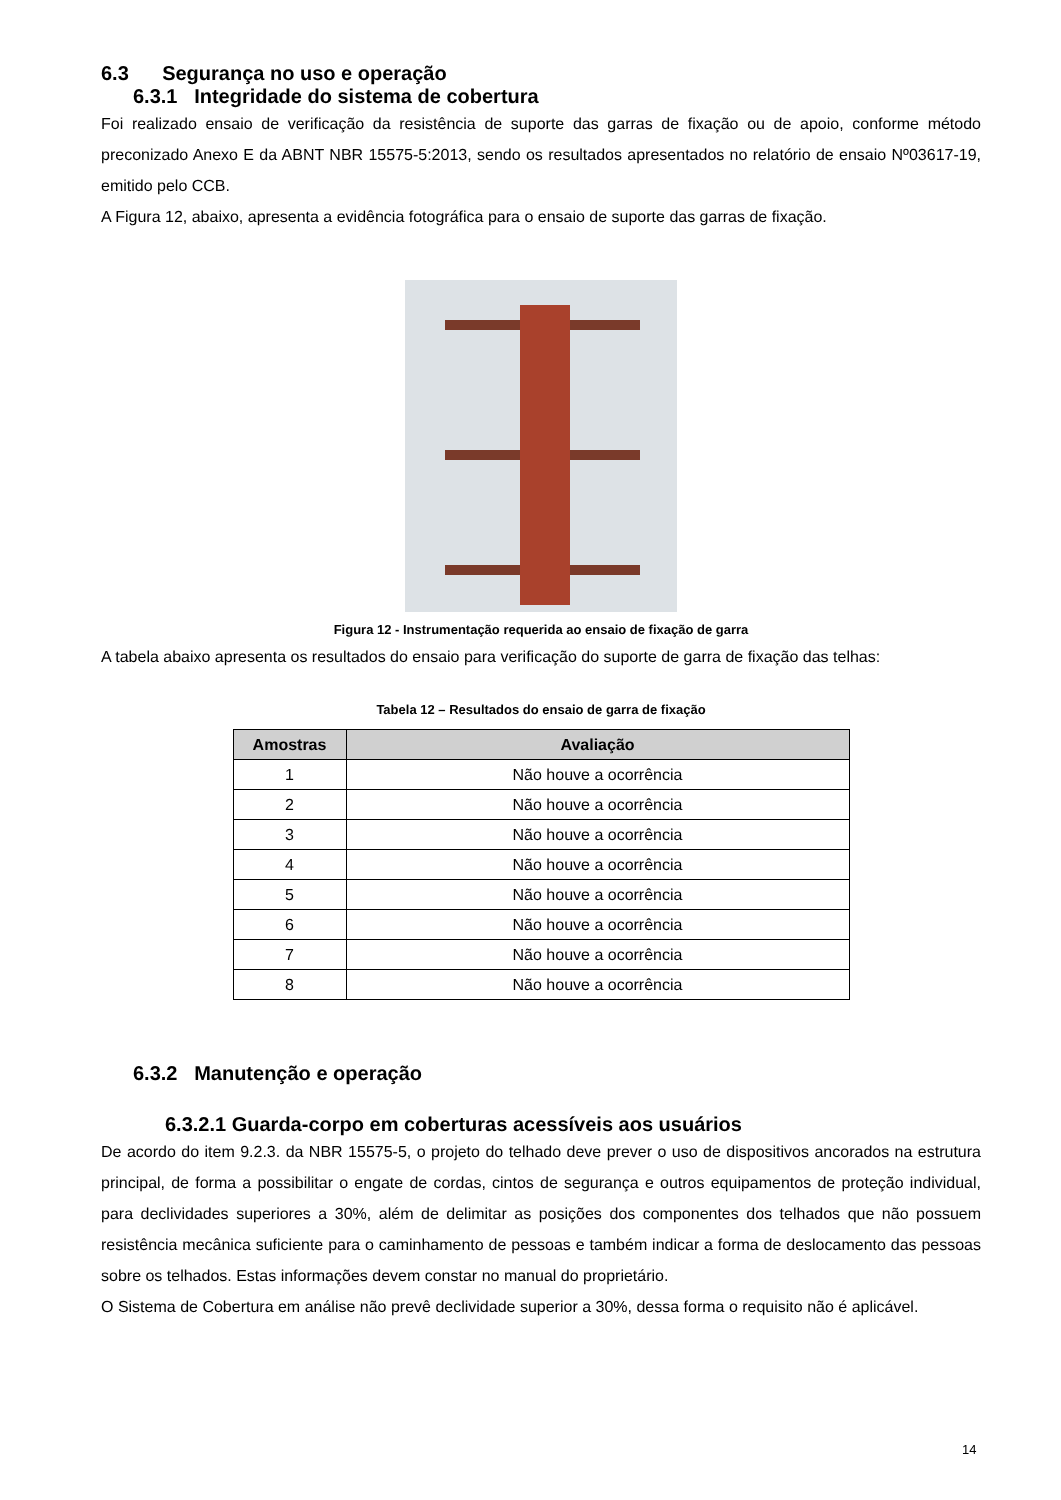6.3 Segurança no uso e operação
6.3.1 Integridade do sistema de cobertura
Foi realizado ensaio de verificação da resistência de suporte das garras de fixação ou de apoio, conforme método preconizado Anexo E da ABNT NBR 15575-5:2013, sendo os resultados apresentados no relatório de ensaio Nº03617-19, emitido pelo CCB.
A Figura 12, abaixo, apresenta a evidência fotográfica para o ensaio de suporte das garras de fixação.
Figura 12 - Instrumentação requerida ao ensaio de fixação de garra
A tabela abaixo apresenta os resultados do ensaio para verificação do suporte de garra de fixação das telhas:
Tabela 12 – Resultados do ensaio de garra de fixação
| Amostras | Avaliação |
| --- | --- |
| 1 | Não houve a ocorrência |
| 2 | Não houve a ocorrência |
| 3 | Não houve a ocorrência |
| 4 | Não houve a ocorrência |
| 5 | Não houve a ocorrência |
| 6 | Não houve a ocorrência |
| 7 | Não houve a ocorrência |
| 8 | Não houve a ocorrência |
6.3.2 Manutenção e operação
6.3.2.1 Guarda-corpo em coberturas acessíveis aos usuários
De acordo do item 9.2.3. da NBR 15575-5, o projeto do telhado deve prever o uso de dispositivos ancorados na estrutura principal, de forma a possibilitar o engate de cordas, cintos de segurança e outros equipamentos de proteção individual, para declividades superiores a 30%, além de delimitar as posições dos componentes dos telhados que não possuem resistência mecânica suficiente para o caminhamento de pessoas e também indicar a forma de deslocamento das pessoas sobre os telhados. Estas informações devem constar no manual do proprietário.
O Sistema de Cobertura em análise não prevê declividade superior a 30%, dessa forma o requisito não é aplicável.
14